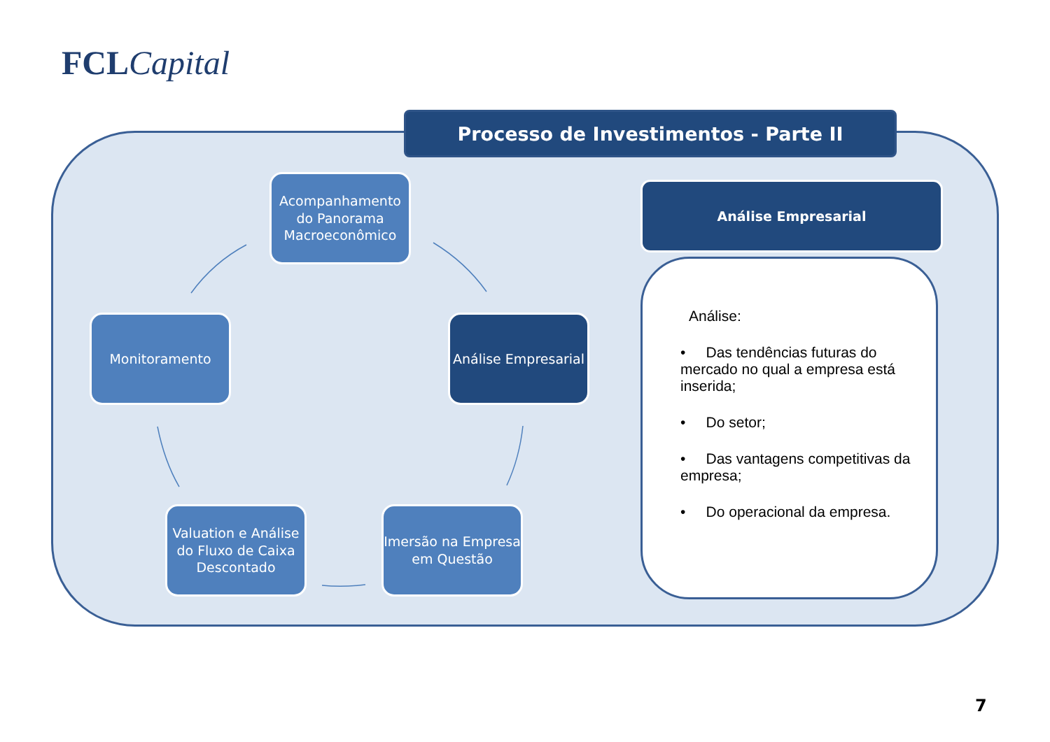FCL Capital
Processo de Investimentos - Parte II
Acompanhamento do Panorama Macroeconômico
Análise Empresarial
Imersão na Empresa em Questão
Valuation e Análise do Fluxo de Caixa Descontado
Monitoramento
Análise Empresarial
Análise:
• Das tendências futuras do mercado no qual a empresa está inserida;
• Do setor;
• Das vantagens competitivas da empresa;
• Do operacional da empresa.
7